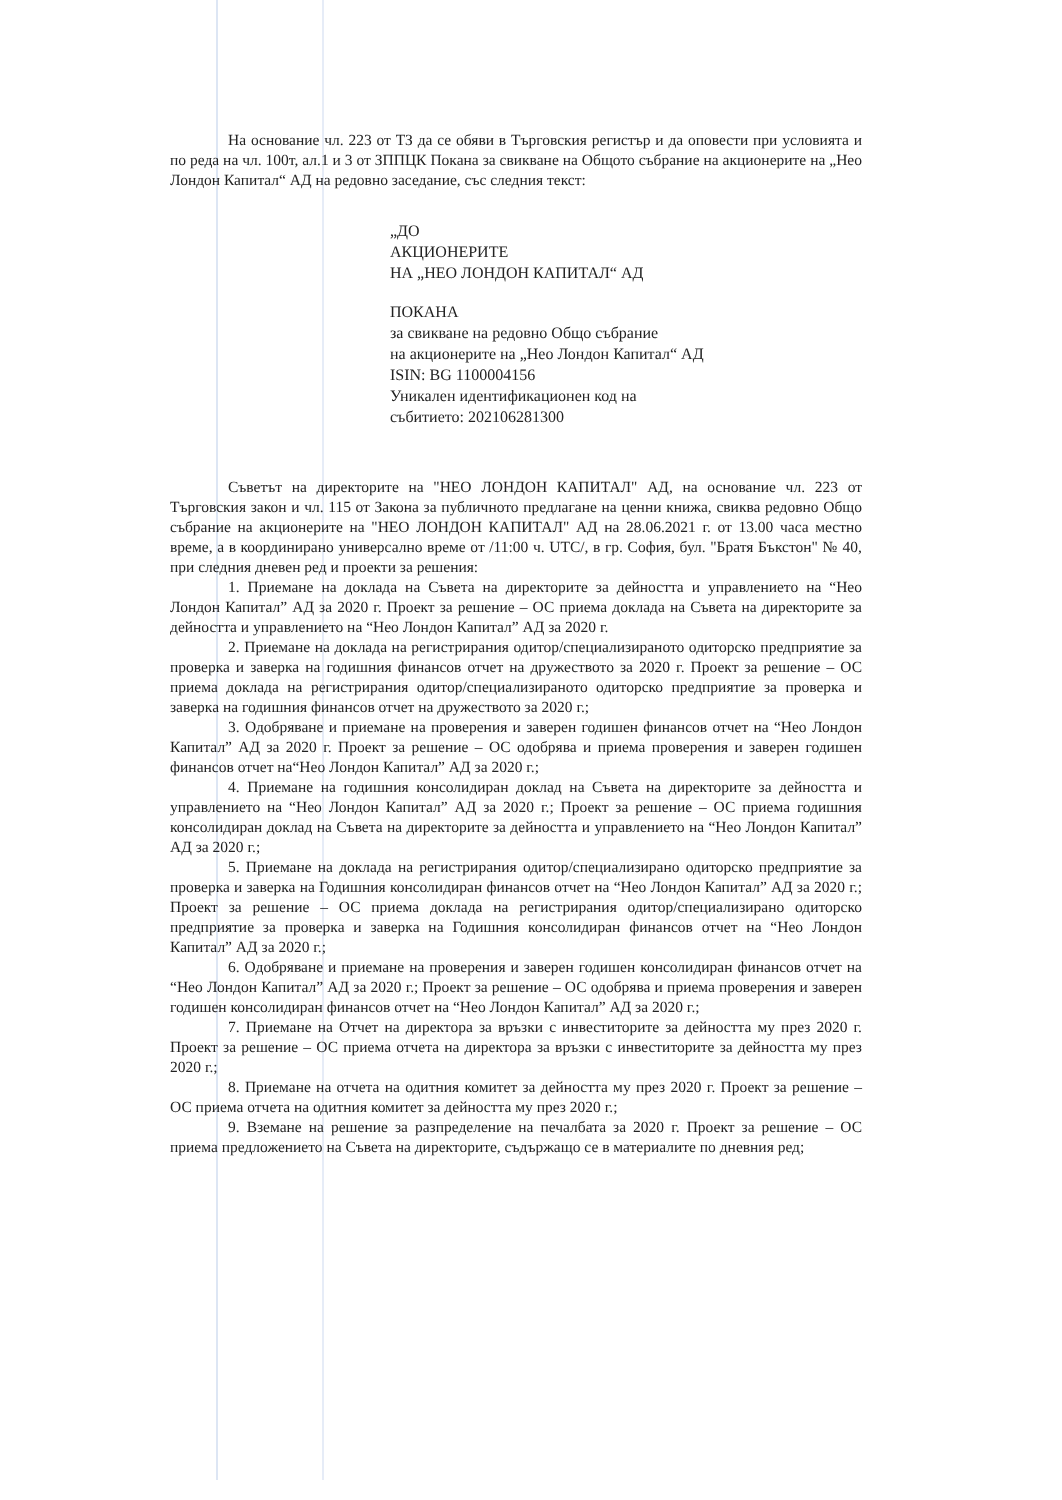На основание чл. 223 от ТЗ да се обяви в Търговския регистър и да оповести при условията и по реда на чл. 100т, ал.1 и 3 от ЗППЦК Покана за свикване на Общото събрание на акционерите на „Нео Лондон Капитал“ АД на редовно заседание, със следния текст:
„ДО
АКЦИОНЕРИТЕ
НА „НЕО ЛОНДОН КАПИТАЛ“ АД
ПОКАНА
за свикване на редовно Общо събрание
на акционерите на „Нео Лондон Капитал“ АД
ISIN: BG 1100004156
Уникален идентификационен код на
събитието: 202106281300
Съветът на директорите на "НЕО ЛОНДОН КАПИТАЛ" АД, на основание чл. 223 от Търговския закон и чл. 115 от Закона за публичното предлагане на ценни книжа, свиква редовно Общо събрание на акционерите на "НЕО ЛОНДОН КАПИТАЛ" АД на 28.06.2021 г. от 13.00 часа местно време, а в координирано универсално време от /11:00 ч. UTC/, в гр. София, бул. "Братя Бъкстон" № 40, при следния дневен ред и проекти за решения:
1. Приемане на доклада на Съвета на директорите за дейността и управлението на “Нео Лондон Капитал” АД за 2020 г. Проект за решение – ОС приема доклада на Съвета на директорите за дейността и управлението на “Нео Лондон Капитал” АД за 2020 г.
2. Приемане на доклада на регистрирания одитор/специализираното одиторско предприятие за проверка и заверка на годишния финансов отчет на дружеството за 2020 г. Проект за решение – ОС приема доклада на регистрирания одитор/специализираното одиторско предприятие за проверка и заверка на годишния финансов отчет на дружеството за 2020 г.;
3. Одобряване и приемане на проверения и заверен годишен финансов отчет на “Нео Лондон Капитал” АД за 2020 г. Проект за решение – ОС одобрява и приема проверения и заверен годишен финансов отчет на“Нео Лондон Капитал” АД за 2020 г.;
4. Приемане на годишния консолидиран доклад на Съвета на директорите за дейността и управлението на “Нео Лондон Капитал” АД за 2020 г.; Проект за решение – ОС приема годишния консолидиран доклад на Съвета на директорите за дейността и управлението на “Нео Лондон Капитал” АД за 2020 г.;
5. Приемане на доклада на регистрирания одитор/специализирано одиторско предприятие за проверка и заверка на Годишния консолидиран финансов отчет на “Нео Лондон Капитал” АД за 2020 г.; Проект за решение – ОС приема доклада на регистрирания одитор/специализирано одиторско предприятие за проверка и заверка на Годишния консолидиран финансов отчет на “Нео Лондон Капитал” АД за 2020 г.;
6. Одобряване и приемане на проверения и заверен годишен консолидиран финансов отчет на “Нео Лондон Капитал” АД за 2020 г.; Проект за решение – ОС одобрява и приема проверения и заверен годишен консолидиран финансов отчет на “Нео Лондон Капитал” АД за 2020 г.;
7. Приемане на Отчет на директора за връзки с инвеститорите за дейността му през 2020 г. Проект за решение – ОС приема отчета на директора за връзки с инвеститорите за дейността му през 2020 г.;
8. Приемане на отчета на одитния комитет за дейността му през 2020 г. Проект за решение – ОС приема отчета на одитния комитет за дейността му през 2020 г.;
9. Вземане на решение за разпределение на печалбата за 2020 г. Проект за решение – ОС приема предложението на Съвета на директорите, съдържащо се в материалите по дневния ред;